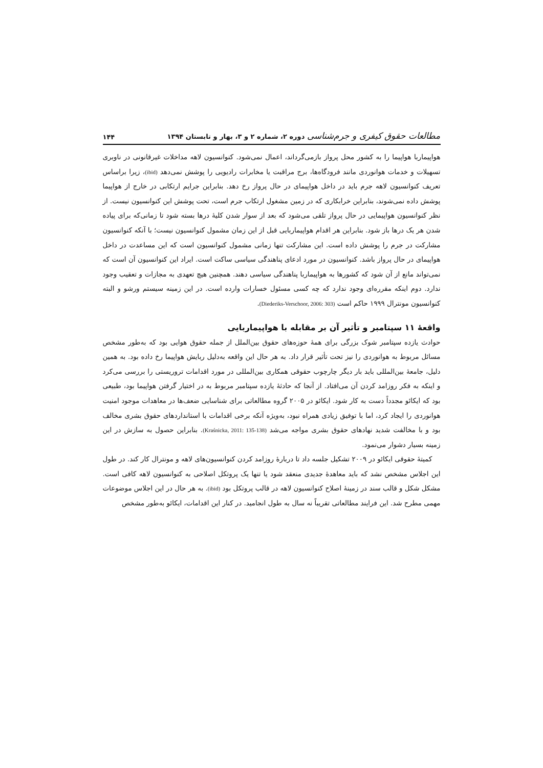مطالعات حقوق کیفری و جرم‌شناسی دوره ۲، شماره ۲ و ۳، بهار و تابستان ۱۳۹۴ ۱۴۴
هواپیماربا هواپیما را به کشور محل پرواز بازمی‌گرداند، اعمال نمی‌شود. کنوانسیون لاهه مداخلات غیرقانونی در ناوبری تسهیلات و خدمات هوانوردی مانند فرودگاه‌ها، برج مراقبت یا مخابرات رادیویی را پوشش نمی‌دهد (ibid)، زیرا براساس تعریف کنوانسیون لاهه جرم باید در داخل هواپیمای در حال پرواز رخ دهد. بنابراین جرایم ارتکابی در خارج از هواپیما پوشش داده نمی‌شوند، بنابراین خرابکاری که در زمین مشغول ارتکاب جرم است، تحت پوشش این کنوانسیون نیست. از نظر کنوانسیون هواپیمایی در حال پرواز تلقی می‌شود که بعد از سوار شدن کلیهٔ درها بسته شود تا زمانی‌که برای پیاده شدن هر یک درها باز شود. بنابراین هر اقدام هواپیماربایی قبل از این زمان مشمول کنوانسیون نیست؛ با آنکه کنوانسیون مشارکت در جرم را پوشش داده است. این مشارکت تنها زمانی مشمول کنوانسیون است که این مساعدت در داخل هواپیمای در حال پرواز باشد. کنوانسیون در مورد ادعای پناهندگی سیاسی ساکت است. ایراد این کنوانسیون آن است که نمی‌تواند مانع از آن شود که کشورها به هواپیماربا پناهندگی سیاسی دهند. همچنین هیچ تعهدی به مجازات و تعقیب وجود ندارد. دوم اینکه مقرره‌ای وجود ندارد که چه کسی مسئول خسارات وارده است. در این زمینه سیستم ورشو و البته کنوانسیون مونترال ۱۹۹۹ حاکم است (Diederiks-Verschoor, 2006: 303).
واقعهٔ ۱۱ سپتامبر و تأثیر آن بر مقابله با هواپیماربایی
حوادث یازده سپتامبر شوک بزرگی برای همهٔ حوزه‌های حقوق بین‌الملل از جمله حقوق هوایی بود که به‌طور مشخص مسائل مربوط به هوانوردی را نیز تحت تأثیر قرار داد. به هر حال این واقعه به‌دلیل ربایش هواپیما رخ داده بود. به همین دلیل، جامعهٔ بین‌المللی باید بار دیگر چارچوب حقوقی همکاری بین‌المللی در مورد اقدامات تروریستی را بررسی می‌کرد و اینکه به فکر روزامد کردن آن می‌افتاد. از آنجا که حادثهٔ یازده سپتامبر مربوط به در اختیار گرفتن هواپیما بود، طبیعی بود که ایکائو مجدداً دست به کار شود. ایکائو در ۲۰۰۵ گروه مطالعاتی برای شناسایی ضعف‌ها در معاهدات موجود امنیت هوانوردی را ایجاد کرد، اما با توفیق زیادی همراه نبود، به‌ویژه آنکه برخی اقدامات با استانداردهای حقوق بشری مخالف بود و با مخالفت شدید نهادهای حقوق بشری مواجه می‌شد (Kraśnicka, 2011: 135-138). بنابراین حصول به سازش در این زمینه بسیار دشوار می‌نمود.
کمیتهٔ حقوقی ایکائو در ۲۰۰۹ تشکیل جلسه داد تا دربارهٔ روزامد کردن کنوانسیون‌های لاهه و مونترال کار کند. در طول این اجلاس مشخص نشد که باید معاهدهٔ جدیدی منعقد شود یا تنها یک پروتکل اصلاحی به کنوانسیون لاهه کافی است. مشکل شکل و قالب سند در زمینهٔ اصلاح کنوانسیون لاهه در قالب پروتکل بود (ibid). به هر حال در این اجلاس موضوعات مهمی مطرح شد. این فرایند مطالعاتی تقریباً نه سال به طول انجامید. در کنار این اقدامات، ایکائو به‌طور مشخص